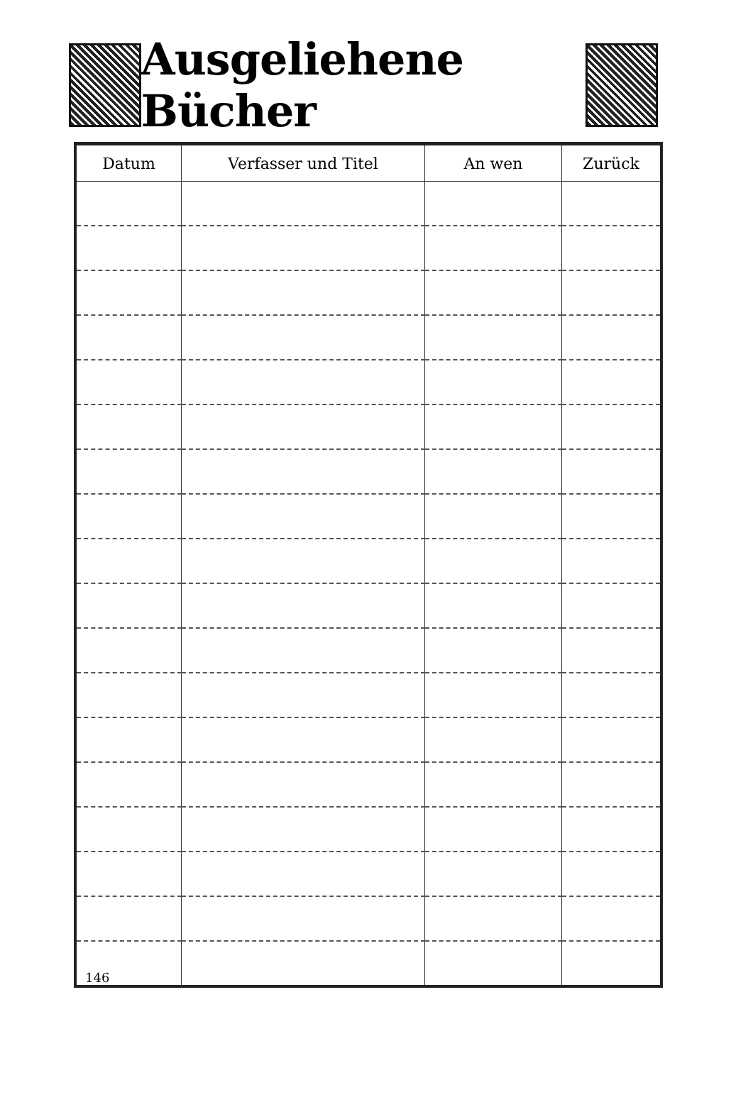Ausgeliehene Bücher
| Datum | Verfasser und Titel | An wen | Zurück |
| --- | --- | --- | --- |
| 146 | | | |